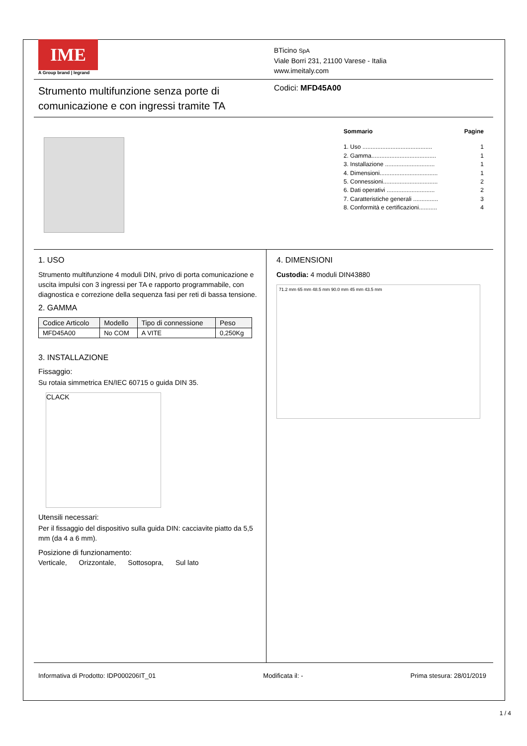IME
A Group brand | legrand
BTicino SpA
Viale Borri 231, 21100 Varese - Italia
www.imeitaly.com
Strumento multifunzione senza porte di comunicazione e con ingressi tramite TA
Codici: MFD45A00
Sommario Pagine
1. Uso .......................................... 1
2. Gamma....................................... 1
3. Installazione .............................. 1
4. Dimensioni................................... 1
5. Connessioni................................. 2
6. Dati operativi ............................. 2
7. Caratteristiche generali ............... 3
8. Conformità e certificazioni........... 4
1. USO
Strumento multifunzione 4 moduli DIN, privo di porta comunicazione e uscita impulsi con 3 ingressi per TA e rapporto programmabile, con diagnostica e correzione della sequenza fasi per reti di bassa tensione.
2. GAMMA
| Codice Articolo | Modello | Tipo di connessione | Peso |
| --- | --- | --- | --- |
| MFD45A00 | No COM | A VITE | 0,250Kg |
3. INSTALLAZIONE
Fissaggio:
Su rotaia simmetrica EN/IEC 60715 o guida DIN 35.
CLACK
Utensili necessari:
Per il fissaggio del dispositivo sulla guida DIN: cacciavite piatto da 5,5 mm (da 4 a 6 mm).
Posizione di funzionamento:
Verticale, Orizzontale, Sottosopra, Sul lato
4. DIMENSIONI
Custodia: 4 moduli DIN43880
71.2 mm 65 mm 48.5 mm 90.0 mm 45 mm 43.5 mm
Informativa di Prodotto: IDP000206IT_01 Modificata il: - Prima stesura: 28/01/2019
1 / 4